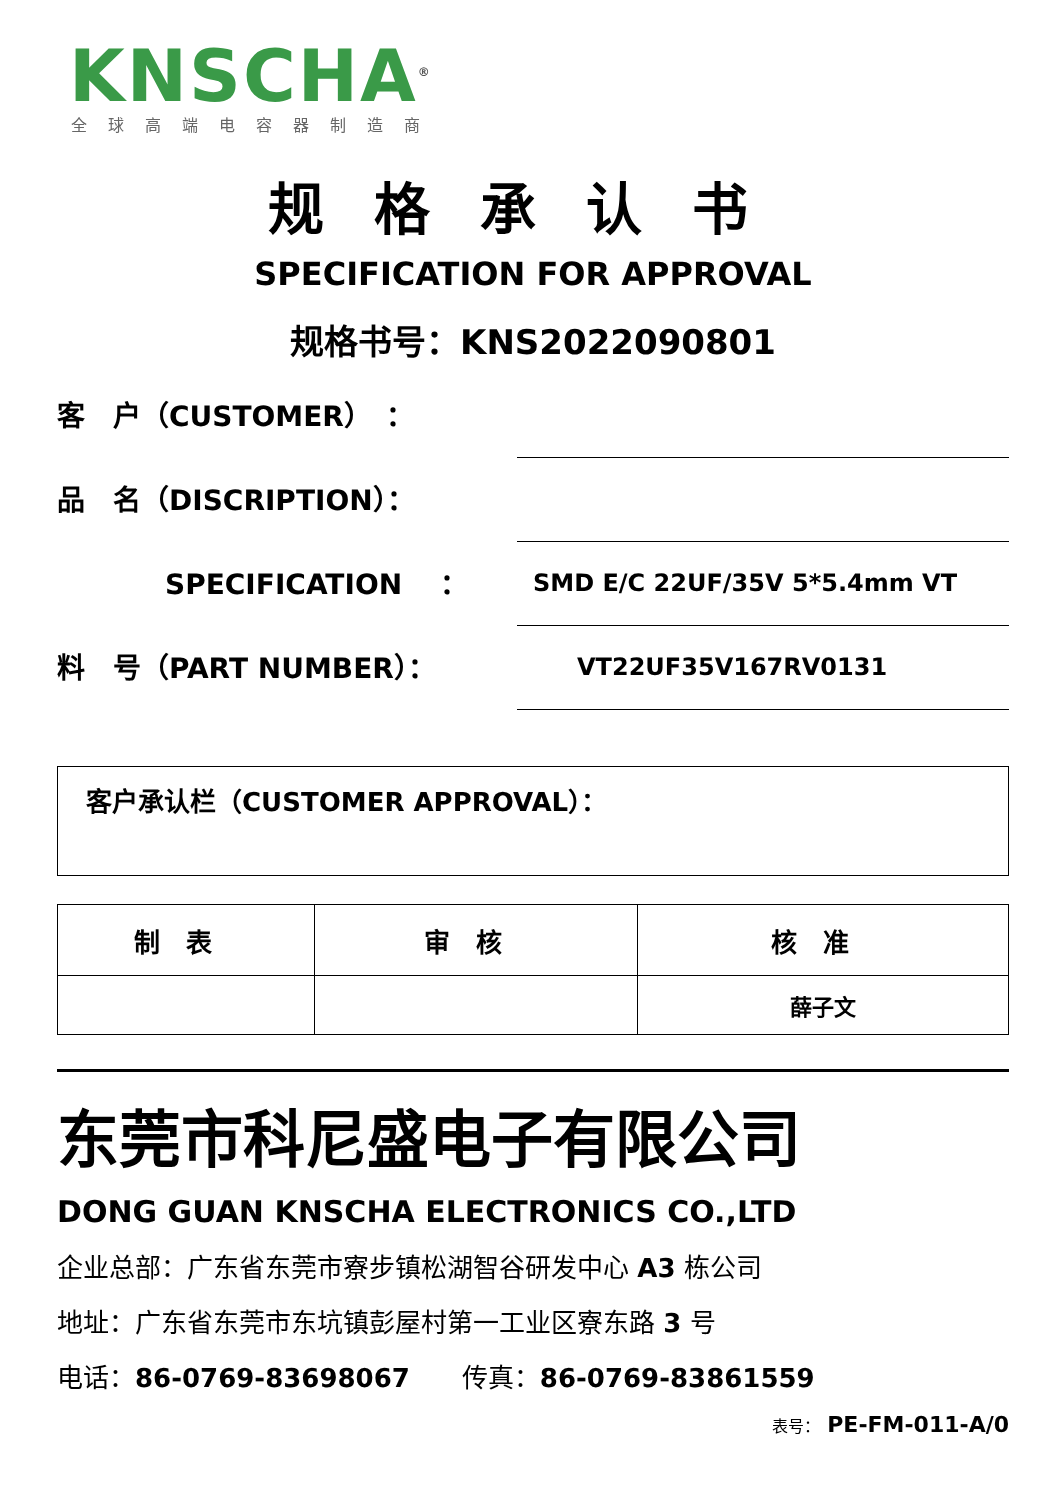KNSCHA<sup>®</sup>
全球高端电容器制造商
规格承认书
SPECIFICATION FOR APPROVAL
规格书号：KNS2022090801
客　户（CUSTOMER）　：
品　名（DISCRIPTION）：
SPECIFICATION　 ：
SMD E/C 22UF/35V 5*5.4mm VT
料　号（PART NUMBER）：
VT22UF35V167RV0131
客户承认栏（CUSTOMER APPROVAL）：
| 制表 | 审核 | 核准 |
| --- | --- | --- |
| | | 薛子文 |
东莞市科尼盛电子有限公司
DONG GUAN KNSCHA ELECTRONICS CO.,LTD
企业总部：广东省东莞市寮步镇松湖智谷研发中心 A3 栋公司
地址：广东省东莞市东坑镇彭屋村第一工业区寮东路 3 号
电话：86-0769-83698067　　传真：86-0769-83861559
表号： PE-FM-011-A/0